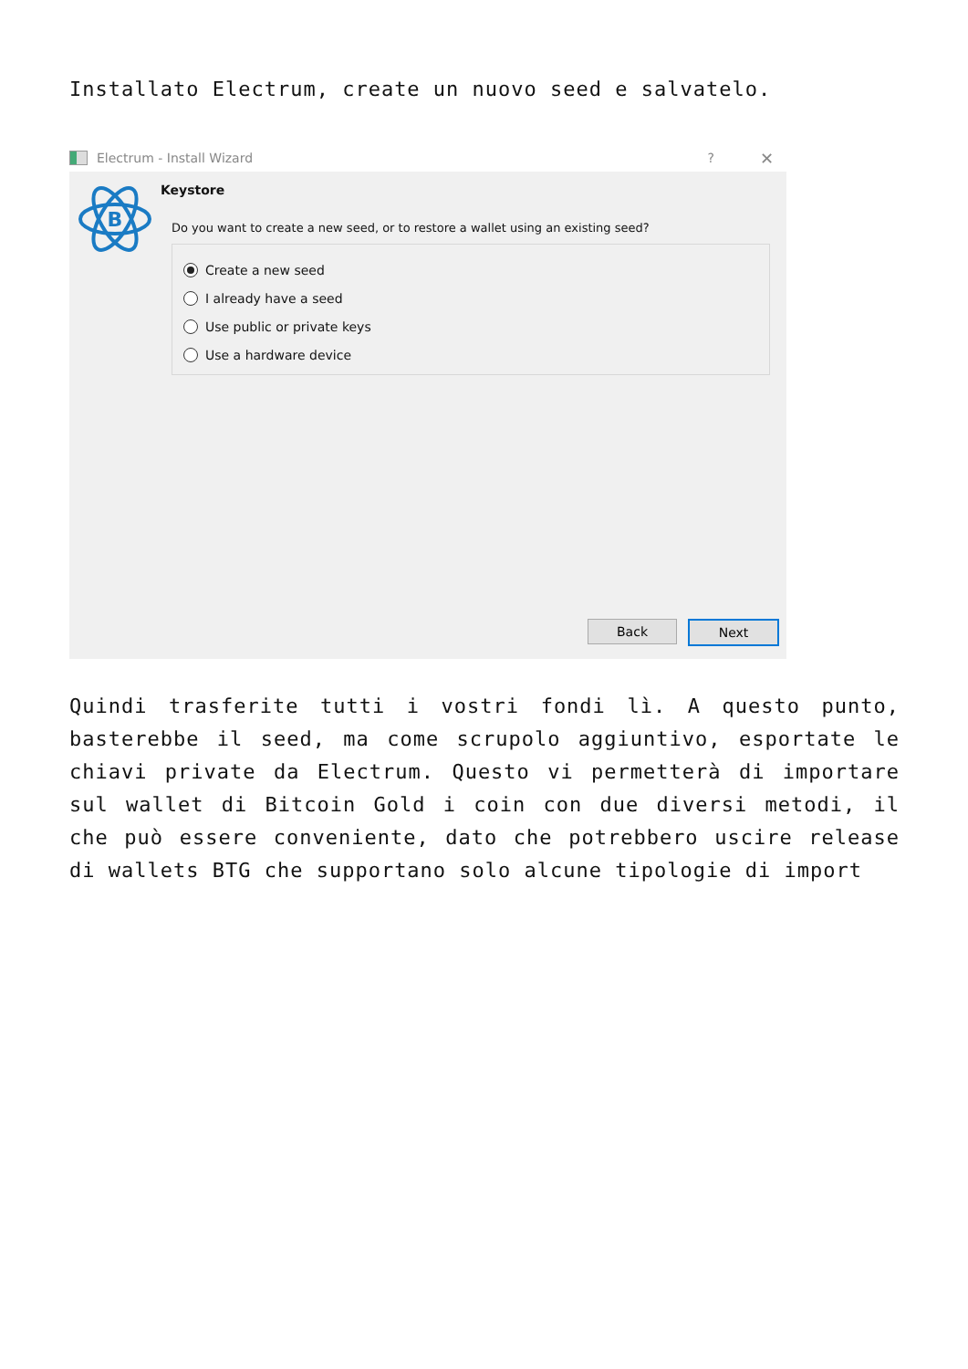Installato Electrum, create un nuovo seed e salvatelo.
Electrum - Install Wizard ? ✕
B
Keystore
Do you want to create a new seed, or to restore a wallet using an existing seed?
Create a new seed
I already have a seed
Use public or private keys
Use a hardware device
Back Next
Quindi trasferite tutti i vostri fondi lì. A questo punto, basterebbe il seed, ma come scrupolo aggiuntivo, esportate le chiavi private da Electrum. Questo vi permetterà di importare sul wallet di Bitcoin Gold i coin con due diversi metodi, il che può essere conveniente, dato che potrebbero uscire release di wallets BTG che supportano solo alcune tipologie di import